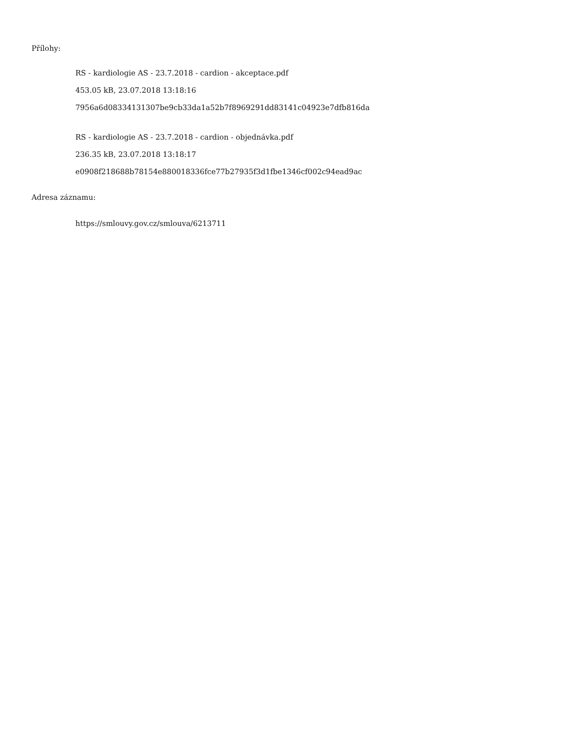Přílohy:
RS - kardiologie AS - 23.7.2018 - cardion - akceptace.pdf
453.05 kB, 23.07.2018 13:18:16
7956a6d08334131307be9cb33da1a52b7f8969291dd83141c04923e7dfb816da
RS - kardiologie AS - 23.7.2018 - cardion - objednávka.pdf
236.35 kB, 23.07.2018 13:18:17
e0908f218688b78154e880018336fce77b27935f3d1fbe1346cf002c94ead9ac
Adresa záznamu:
https://smlouvy.gov.cz/smlouva/6213711